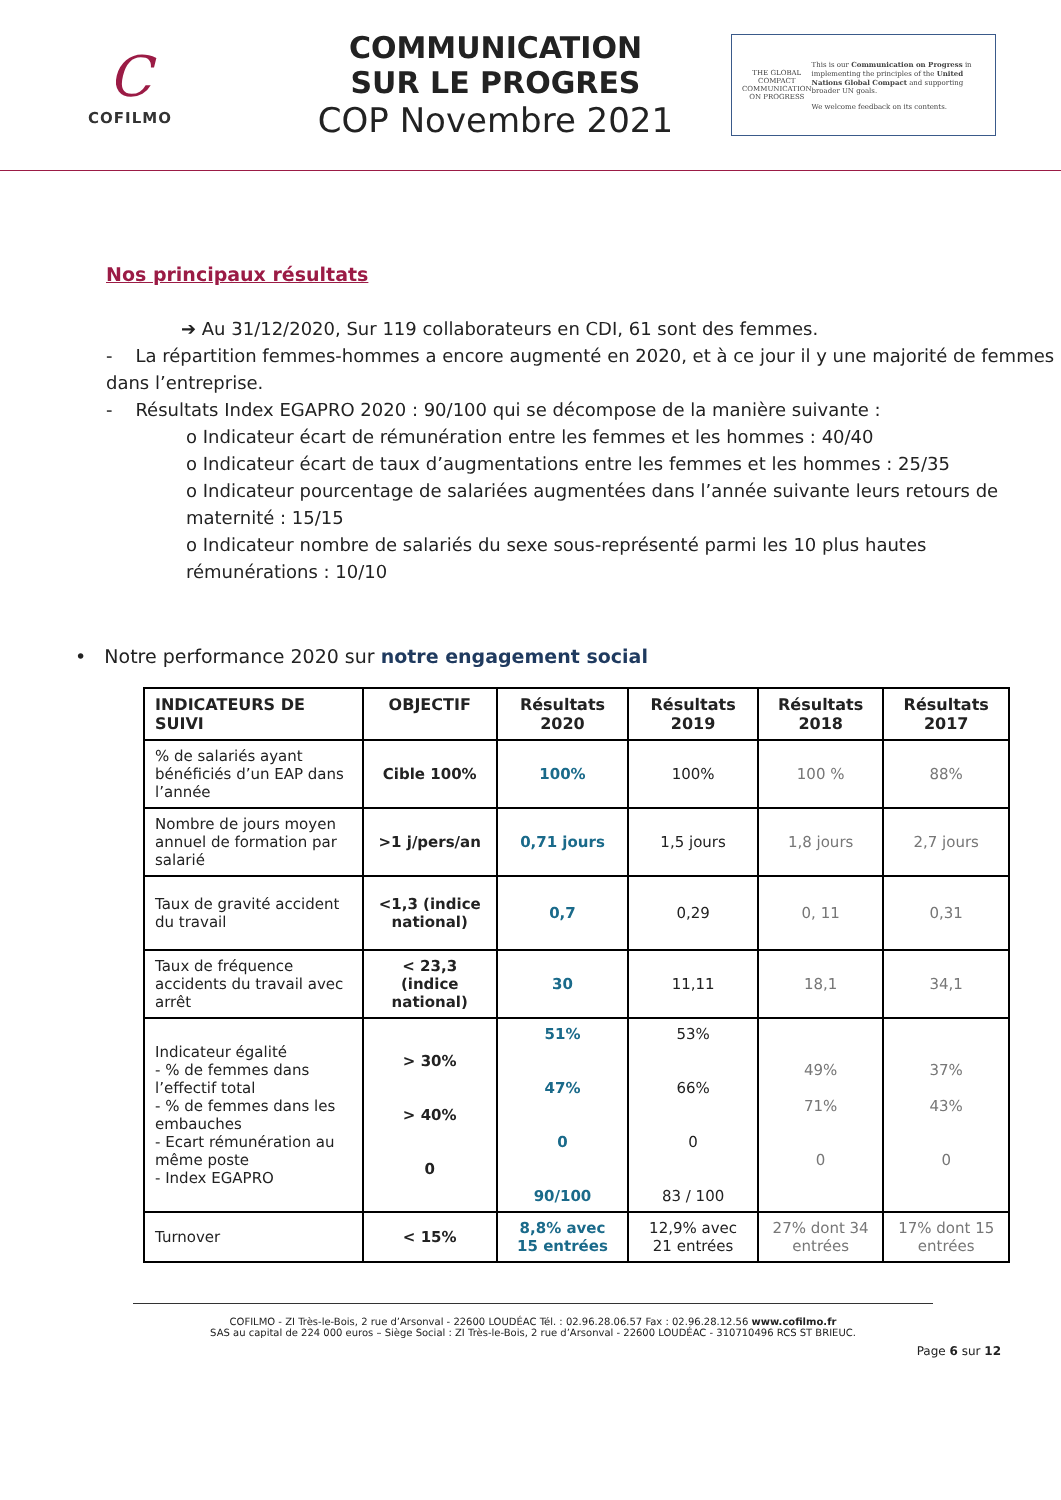C
COFILMO
COMMUNICATION
SUR LE PROGRES
COP Novembre 2021
THE GLOBAL COMPACT
COMMUNICATION ON PROGRESS
This is our Communication on Progress in implementing the principles of the United Nations Global Compact and supporting broader UN goals.
We welcome feedback on its contents.
Nos principaux résultats
➔ Au 31/12/2020, Sur 119 collaborateurs en CDI, 61 sont des femmes.
- La répartition femmes-hommes a encore augmenté en 2020, et à ce jour il y une majorité de femmes dans l’entreprise.
- Résultats Index EGAPRO 2020 : 90/100 qui se décompose de la manière suivante :
o Indicateur écart de rémunération entre les femmes et les hommes : 40/40
o Indicateur écart de taux d’augmentations entre les femmes et les hommes : 25/35
o Indicateur pourcentage de salariées augmentées dans l’année suivante leurs retours de maternité : 15/15
o Indicateur nombre de salariés du sexe sous-représenté parmi les 10 plus hautes rémunérations : 10/10
• Notre performance 2020 sur notre engagement social
| INDICATEURS DE SUIVI | OBJECTIF | Résultats 2020 | Résultats 2019 | Résultats 2018 | Résultats 2017 |
| --- | --- | --- | --- | --- | --- |
| % de salariés ayant bénéficiés d’un EAP dans l’année | Cible 100% | 100% | 100% | 100 % | 88% |
| Nombre de jours moyen annuel de formation par salarié | >1 j/pers/an | 0,71 jours | 1,5 jours | 1,8 jours | 2,7 jours |
| Taux de gravité accident du travail | <1,3 (indice national) | 0,7 | 0,29 | 0, 11 | 0,31 |
| Taux de fréquence accidents du travail avec arrêt | < 23,3 (indice national) | 30 | 11,11 | 18,1 | 34,1 |
| Indicateur égalité - % de femmes dans l’effectif total - % de femmes dans les embauches - Ecart rémunération au même poste - Index EGAPRO | > 30% > 40% 0 | 51% 47% 0 90/100 | 53% 66% 0 83 / 100 | 49% 71% 0 | 37% 43% 0 |
| Turnover | < 15% | 8,8% avec 15 entrées | 12,9% avec 21 entrées | 27% dont 34 entrées | 17% dont 15 entrées |
COFILMO - ZI Très-le-Bois, 2 rue d’Arsonval - 22600 LOUDÉAC Tél. : 02.96.28.06.57 Fax : 02.96.28.12.56 www.cofilmo.fr
SAS au capital de 224 000 euros – Siège Social : ZI Très-le-Bois, 2 rue d’Arsonval - 22600 LOUDÉAC - 310710496 RCS ST BRIEUC.
Page 6 sur 12